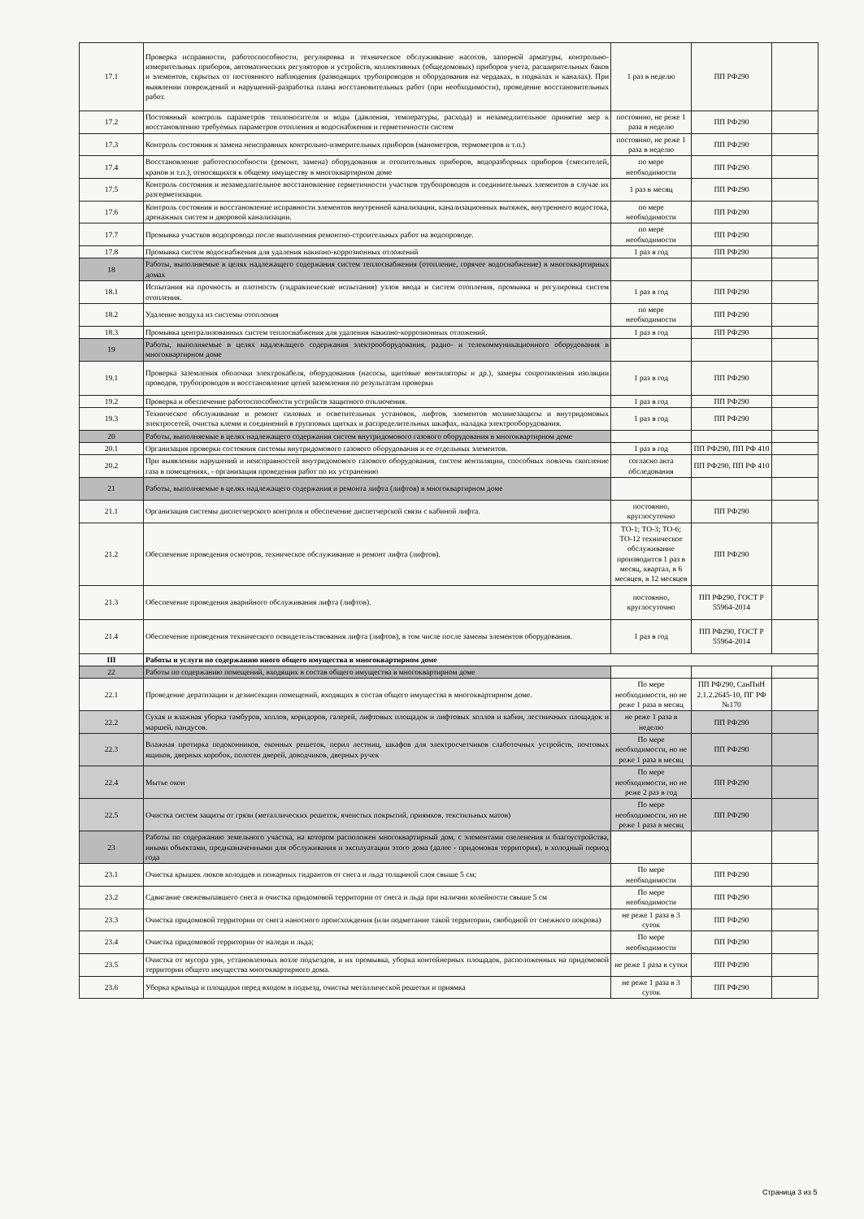| 17.1 | Проверка исправности, работоспособности, регулировка и техническое обслуживание насосов, запорной арматуры, контрольно-измерительных приборов, автоматических регуляторов и устройств, коллективных (общедомовых) приборов учета, расширительных баков и элементов, скрытых от постоянного наблюдения (разводящих трубопроводов и оборудования на чердаках, в подвалах и каналах). При выявлении повреждений и нарушений-разработка плана восстановительных работ (при необходимости), проведение восстановительных работ. | 1 раз в неделю | ПП РФ290 | |
| 17.2 | Постоянный контроль параметров теплоносителя и воды (давления, температуры, расхода) и незамедлительное принятие мер к восстановлению требуемых параметров отопления и водоснабжения и герметичности систем | постоянно, не реже 1 раза в неделю | ПП РФ290 | |
| 17.3 | Контроль состояния и замена неисправных контрольно-измерительных приборов (манометров, термометров и т.п.) | постоянно, не реже 1 раза в неделю | ПП РФ290 | |
| 17.4 | Восстановление работоспособности (ремонт, замена) оборудования и отопительных приборов, водоразборных приборов (смесителей, кранов и т.п.), относящихся к общему имуществу в многоквартирном доме | по мере необходимости | ПП РФ290 | |
| 17.5 | Контроль состояния и незамедлительное восстановление герметичности участков трубопроводов и соединительных элементов в случае их разгерметизации. | 1 раз в месяц | ПП РФ290 | |
| 17.6 | Контроль состояния и восстановление исправности элементов внутренней канализации, канализационных вытяжек, внутреннего водостока, дренажных систем и дворовой канализации. | по мере необходимости | ПП РФ290 | |
| 17.7 | Промывка участков водопровода после выполнения ремонтно-строительных работ на водопроводе. | по мере необходимости | ПП РФ290 | |
| 17.8 | Промывка систем водоснабжения для удаления накипно-коррозионных отложений | 1 раз в год | ПП РФ290 | |
| 18 | Работы, выполняемые в целях надлежащего содержания систем теплоснабжения (отопление, горячее водоснабжение) в многоквартирных домах | | | |
| 18.1 | Испытания на прочность и плотность (гидравлические испытания) узлов ввода и систем отопления, промывка и регулировка систем отопления. | 1 раз в год | ПП РФ290 | |
| 18.2 | Удаление воздуха из системы отопления | по мере необходимости | ПП РФ290 | |
| 18.3 | Промывка централизованных систем теплоснабжения для удаления накипно-коррозионных отложений. | 1 раз в год | ПП РФ290 | |
| 19 | Работы, выполняемые в целях надлежащего содержания электрооборудования, радио- и телекоммуникационного оборудования в многоквартирном доме | | | |
| 19.1 | Проверка заземления оболочки электрокабеля, оборудования (насосы, щитовые вентиляторы и др.), замеры сопротивления изоляции проводов, трубопроводов и восстановление цепей заземления по результатам проверки | 1 раз в год | ПП РФ290 | |
| 19.2 | Проверка и обеспечение работоспособности устройств защитного отключения. | 1 раз в год | ПП РФ290 | |
| 19.3 | Техническое обслуживание и ремонт силовых и осветительных установок, лифтов, элементов молниезащиты и внутридомовых электросетей, очистка клемм и соединений в групповых щитках и распределительных шкафах, наладка электрооборудования. | 1 раз в год | ПП РФ290 | |
| 20 | Работы, выполняемые в целях надлежащего содержания систем внутридомового газового оборудования в многоквартирном доме | | | |
| 20.1 | Организация проверки состояния системы внутридомового газового оборудования и ее отдельных элементов. | 1 раз в год | ПП РФ290, ПП РФ 410 | |
| 20.2 | При выявлении нарушений и неисправностей внутридомового газового оборудования, систем вентиляции, способных повлечь скопление газа в помещениях, - организация проведения работ по их устранению | согласно акта обследования | ПП РФ290, ПП РФ 410 | |
| 21 | Работы, выполняемые в целях надлежащего содержания и ремонта лифта (лифтов) в многоквартирном доме | | | |
| 21.1 | Организация системы диспетчерского контроля и обеспечение диспетчерской связи с кабиной лифта. | постоянно, круглосуточно | ПП РФ290 | |
| 21.2 | Обеспечение проведения осмотров, техническое обслуживание и ремонт лифта (лифтов). | ТО-1; ТО-3; ТО-6; ТО-12 техническое обслуживание производится 1 раз в месяц, квартал, в 6 месяцев, в 12 месяцев | ПП РФ290 | |
| 21.3 | Обеспечение проведения аварийного обслуживания лифта (лифтов). | постоянно, круглосуточно | ПП РФ290, ГОСТ Р 55964-2014 | |
| 21.4 | Обеспечение проведения технического освидетельствования лифта (лифтов), в том числе после замены элементов оборудования. | 1 раз в год | ПП РФ290, ГОСТ Р 55964-2014 | |
| III | Работы и услуги по содержанию иного общего имущества в многоквартирном доме | | | |
| 22 | Работы по содержанию помещений, входящих в состав общего имущества в многоквартирном доме | | | |
| 22.1 | Проведение дератизации и дезинсекции помещений, входящих в состав общего имущества в многоквартирном доме. | По мере необходимости, но не реже 1 раза в месяц | ПП РФ290, СанПиН 2.1.2.2645-10, ПГ РФ №170 | |
| 22.2 | Сухая и влажная уборка тамбуров, холлов, коридоров, галерей, лифтовых площадок и лифтовых холлов и кабин, лестничных площадок и маршей, пандусов. | не реже 1 раза в неделю | ПП РФ290 | |
| 22.3 | Влажная протирка подоконников, оконных решеток, перил лестниц, шкафов для электросчетчиков слаботочных устройств, почтовых ящиков, дверных коробок, полотен дверей, доводчиков, дверных ручек | По мере необходимости, но не реже 1 раза в месяц | ПП РФ290 | |
| 22.4 | Мытье окон | По мере необходимости, но не реже 2 раз в год | ПП РФ290 | |
| 22.5 | Очистка систем защиты от грязи (металлических решеток, ячеистых покрытий, приямков, текстильных матов) | По мере необходимости, но не реже 1 раза в месяц | ПП РФ290 | |
| 23 | Работы по содержанию земельного участка, на котором расположен многоквартирный дом, с элементами озеленения и благоустройства, иными объектами, предназначенными для обслуживания и эксплуатации этого дома (далее - придомовая территория), в холодный период года | | | |
| 23.1 | Очистка крышек люков колодцев и пожарных гидрантов от снега и льда толщиной слоя свыше 5 см; | По мере необходимости | ПП РФ290 | |
| 23.2 | Сдвигание свежевыпавшего снега и очистка придомовой территории от снега и льда при наличии колейности свыше 5 см | По мере необходимости | ПП РФ290 | |
| 23.3 | Очистка придомовой территории от снега наносного происхождения (или подметание такой территории, свободной от снежного покрова) | не реже 1 раза в 3 суток | ПП РФ290 | |
| 23.4 | Очистка придомовой территории от наледи и льда; | По мере необходимости | ПП РФ290 | |
| 23.5 | Очистка от мусора урн, установленных возле подъездов, и их промывка, уборка контейнерных площадок, расположенных на придомовой территории общего имущества многоквартирного дома. | не реже 1 раза в сутки | ПП РФ290 | |
| 23.6 | Уборка крыльца и площадки перед входом в подъезд, очистка металлической решетки и приямка | не реже 1 раза в 3 суток | ПП РФ290 | |
Страница 3 из 5